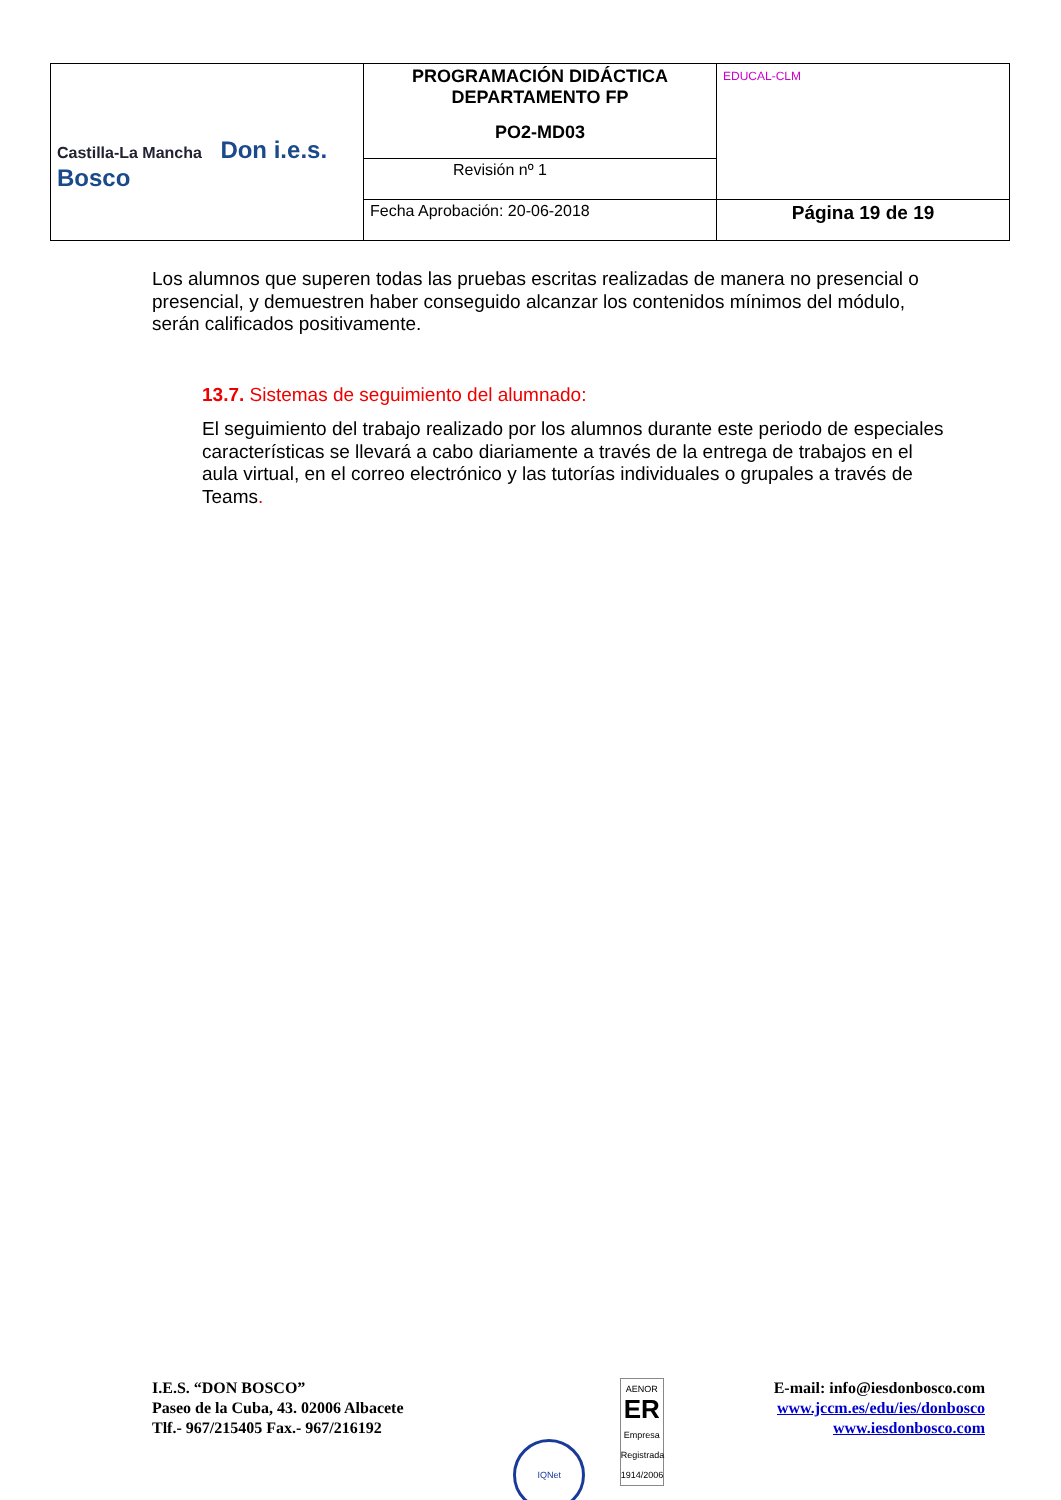| Castilla-La Mancha Don i.e.s. Bosco | PROGRAMACIÓN DIDÁCTICA DEPARTAMENTO FP PO2-MD03 | EDUCAL-CLM |
| | Revisión nº 1 | |
| | Fecha Aprobación: 20-06-2018 | Página 19 de 19 |
Los alumnos que superen todas las pruebas escritas realizadas de manera no presencial o presencial, y demuestren haber conseguido alcanzar los contenidos mínimos del módulo, serán calificados positivamente.
13.7. Sistemas de seguimiento del alumnado:
El seguimiento del trabajo realizado por los alumnos durante este periodo de especiales características se llevará a cabo diariamente a través de la entrega de trabajos en el aula virtual, en el correo electrónico y las tutorías individuales o grupales a través de Teams.
I.E.S. “DON BOSCO”
Paseo de la Cuba, 43. 02006 Albacete
Tlf.- 967/215405 Fax.- 967/216192
IQNet AENOR
ER
Empresa Registrada
1914/2006
E-mail: info@iesdonbosco.com
www.jccm.es/edu/ies/donbosco
www.iesdonbosco.com